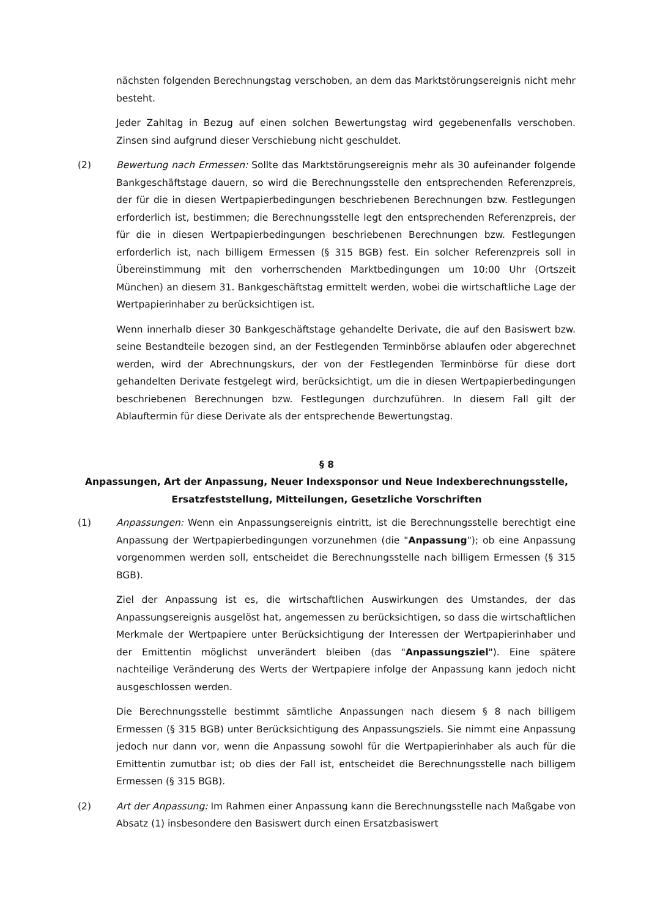nächsten folgenden Berechnungstag verschoben, an dem das Marktstörungsereignis nicht mehr besteht.
Jeder Zahltag in Bezug auf einen solchen Bewertungstag wird gegebenenfalls verschoben. Zinsen sind aufgrund dieser Verschiebung nicht geschuldet.
(2) Bewertung nach Ermessen: Sollte das Marktstörungsereignis mehr als 30 aufeinander folgende Bankgeschäftstage dauern, so wird die Berechnungsstelle den entsprechenden Referenzpreis, der für die in diesen Wertpapierbedingungen beschriebenen Berechnungen bzw. Festlegungen erforderlich ist, bestimmen; die Berechnungsstelle legt den entsprechenden Referenzpreis, der für die in diesen Wertpapierbedingungen beschriebenen Berechnungen bzw. Festlegungen erforderlich ist, nach billigem Ermessen (§ 315 BGB) fest. Ein solcher Referenzpreis soll in Übereinstimmung mit den vorherrschenden Marktbedingungen um 10:00 Uhr (Ortszeit München) an diesem 31. Bankgeschäftstag ermittelt werden, wobei die wirtschaftliche Lage der Wertpapierinhaber zu berücksichtigen ist.
Wenn innerhalb dieser 30 Bankgeschäftstage gehandelte Derivate, die auf den Basiswert bzw. seine Bestandteile bezogen sind, an der Festlegenden Terminbörse ablaufen oder abgerechnet werden, wird der Abrechnungskurs, der von der Festlegenden Terminbörse für diese dort gehandelten Derivate festgelegt wird, berücksichtigt, um die in diesen Wertpapierbedingungen beschriebenen Berechnungen bzw. Festlegungen durchzuführen. In diesem Fall gilt der Ablauftermin für diese Derivate als der entsprechende Bewertungstag.
§ 8
Anpassungen, Art der Anpassung, Neuer Indexsponsor und Neue Indexberechnungsstelle, Ersatzfeststellung, Mitteilungen, Gesetzliche Vorschriften
(1) Anpassungen: Wenn ein Anpassungsereignis eintritt, ist die Berechnungsstelle berechtigt eine Anpassung der Wertpapierbedingungen vorzunehmen (die "Anpassung"); ob eine Anpassung vorgenommen werden soll, entscheidet die Berechnungsstelle nach billigem Ermessen (§ 315 BGB).
Ziel der Anpassung ist es, die wirtschaftlichen Auswirkungen des Umstandes, der das Anpassungsereignis ausgelöst hat, angemessen zu berücksichtigen, so dass die wirtschaftlichen Merkmale der Wertpapiere unter Berücksichtigung der Interessen der Wertpapierinhaber und der Emittentin möglichst unverändert bleiben (das "Anpassungsziel"). Eine spätere nachteilige Veränderung des Werts der Wertpapiere infolge der Anpassung kann jedoch nicht ausgeschlossen werden.
Die Berechnungsstelle bestimmt sämtliche Anpassungen nach diesem § 8 nach billigem Ermessen (§ 315 BGB) unter Berücksichtigung des Anpassungsziels. Sie nimmt eine Anpassung jedoch nur dann vor, wenn die Anpassung sowohl für die Wertpapierinhaber als auch für die Emittentin zumutbar ist; ob dies der Fall ist, entscheidet die Berechnungsstelle nach billigem Ermessen (§ 315 BGB).
(2) Art der Anpassung: Im Rahmen einer Anpassung kann die Berechnungsstelle nach Maßgabe von Absatz (1) insbesondere den Basiswert durch einen Ersatzbasiswert